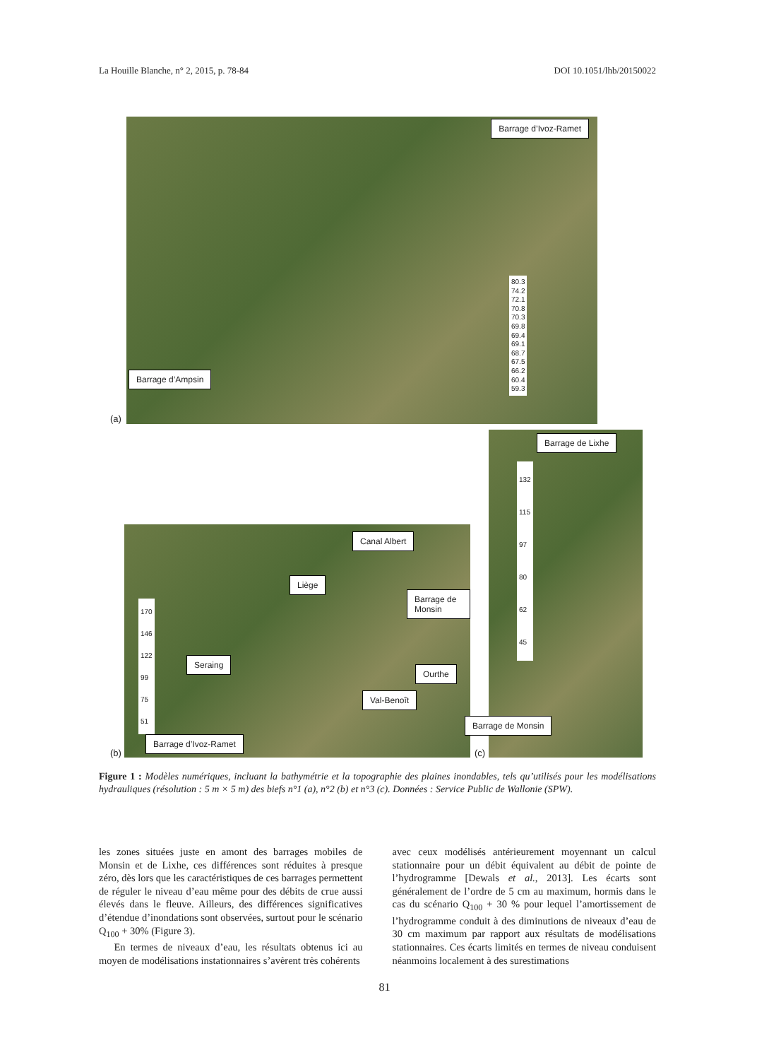La Houille Blanche, n° 2, 2015, p. 78-84 DOI 10.1051/lhb/20150022
Barrage d’Ivoz-Ramet
80.3
74.2
72.1
70.8
70.3
69.8
69.4
69.1
68.7
67.5
66.2
60.4
59.3
Barrage d’Ampsin
(a)
Canal Albert
Liège
Barrage de Monsin
170
146
122
99
75
51
Seraing
Ourthe
Val-Benoît
Barrage d’Ivoz-Ramet
(b)
Barrage de Lixhe
132
115
97
80
62
45
Barrage de Monsin
(c)
Figure 1 : Modèles numériques, incluant la bathymétrie et la topographie des plaines inondables, tels qu’utilisés pour les modélisations hydrauliques (résolution : 5 m × 5 m) des biefs n°1 (a), n°2 (b) et n°3 (c). Données : Service Public de Wallonie (SPW).
les zones situées juste en amont des barrages mobiles de Monsin et de Lixhe, ces différences sont réduites à presque zéro, dès lors que les caractéristiques de ces barrages permettent de réguler le niveau d’eau même pour des débits de crue aussi élevés dans le fleuve. Ailleurs, des différences significatives d’étendue d’inondations sont observées, surtout pour le scénario Q<sub>100</sub> + 30% (Figure 3).
En termes de niveaux d’eau, les résultats obtenus ici au moyen de modélisations instationnaires s’avèrent très cohérents
avec ceux modélisés antérieurement moyennant un calcul stationnaire pour un débit équivalent au débit de pointe de l’hydrogramme [Dewals et al., 2013]. Les écarts sont généralement de l’ordre de 5 cm au maximum, hormis dans le cas du scénario Q<sub>100</sub> + 30 % pour lequel l’amortissement de l’hydrogramme conduit à des diminutions de niveaux d’eau de 30 cm maximum par rapport aux résultats de modélisations stationnaires. Ces écarts limités en termes de niveau conduisent néanmoins localement à des surestimations
81